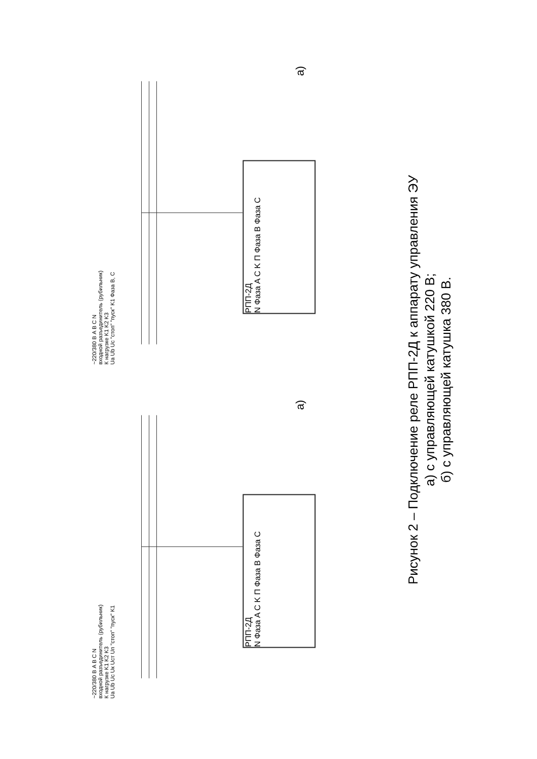~220/380 В A B C N
входной разъединитель (рубильник)
К нагрузке K1 K2 K3
Ua Ub Uc Uк Uст Uп "стоп" "пуск" K1
РПП-2Д
N Фаза A C K П Фаза B Фаза C
а)
~220/380 В A B C N
входной разъединитель (рубильник)
К нагрузке K1 K2 K3
Ua Ub Uc "стоп" "пуск" K1 Фаза B, C
РПП-2Д
N Фаза A C K П Фаза B Фаза C
а)
Рисунок 2 – Подключение реле РПП-2Д к аппарату управления ЭУ
а) с управляющей катушкой 220 В;
б) с управляющей катушка 380 В.